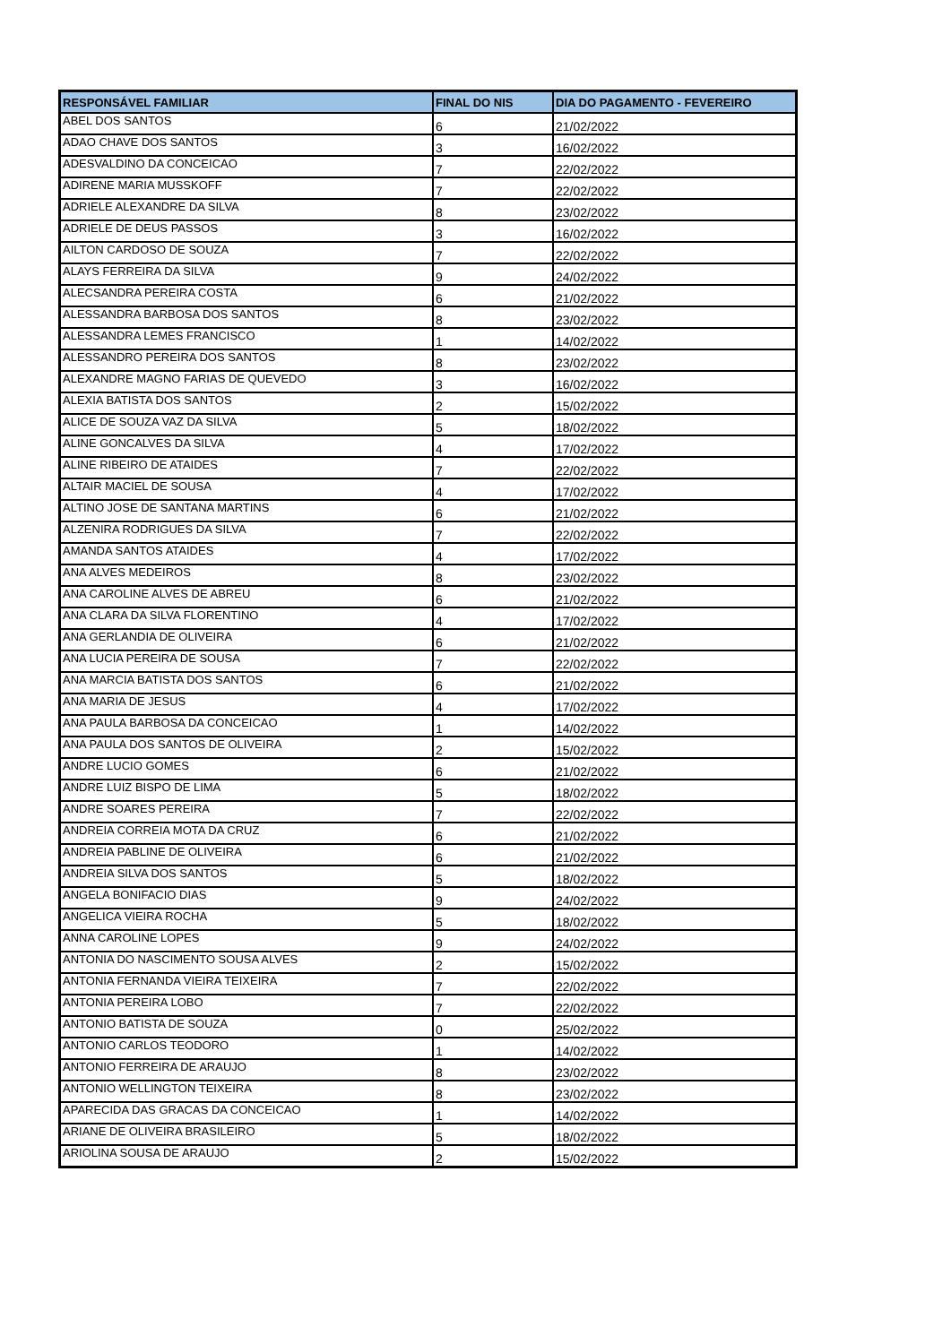| RESPONSÁVEL FAMILIAR | FINAL DO NIS | DIA DO PAGAMENTO - FEVEREIRO |
| --- | --- | --- |
| ABEL DOS SANTOS | 6 | 21/02/2022 |
| ADAO CHAVE DOS SANTOS | 3 | 16/02/2022 |
| ADESVALDINO DA CONCEICAO | 7 | 22/02/2022 |
| ADIRENE MARIA MUSSKOFF | 7 | 22/02/2022 |
| ADRIELE ALEXANDRE DA SILVA | 8 | 23/02/2022 |
| ADRIELE DE DEUS PASSOS | 3 | 16/02/2022 |
| AILTON CARDOSO DE SOUZA | 7 | 22/02/2022 |
| ALAYS FERREIRA DA SILVA | 9 | 24/02/2022 |
| ALECSANDRA PEREIRA COSTA | 6 | 21/02/2022 |
| ALESSANDRA BARBOSA DOS SANTOS | 8 | 23/02/2022 |
| ALESSANDRA LEMES FRANCISCO | 1 | 14/02/2022 |
| ALESSANDRO PEREIRA DOS SANTOS | 8 | 23/02/2022 |
| ALEXANDRE MAGNO FARIAS DE QUEVEDO | 3 | 16/02/2022 |
| ALEXIA BATISTA DOS SANTOS | 2 | 15/02/2022 |
| ALICE DE SOUZA VAZ DA SILVA | 5 | 18/02/2022 |
| ALINE GONCALVES DA SILVA | 4 | 17/02/2022 |
| ALINE RIBEIRO DE ATAIDES | 7 | 22/02/2022 |
| ALTAIR MACIEL DE SOUSA | 4 | 17/02/2022 |
| ALTINO JOSE DE SANTANA MARTINS | 6 | 21/02/2022 |
| ALZENIRA RODRIGUES DA SILVA | 7 | 22/02/2022 |
| AMANDA SANTOS ATAIDES | 4 | 17/02/2022 |
| ANA ALVES MEDEIROS | 8 | 23/02/2022 |
| ANA CAROLINE ALVES DE ABREU | 6 | 21/02/2022 |
| ANA CLARA DA SILVA FLORENTINO | 4 | 17/02/2022 |
| ANA GERLANDIA DE OLIVEIRA | 6 | 21/02/2022 |
| ANA LUCIA PEREIRA DE SOUSA | 7 | 22/02/2022 |
| ANA MARCIA BATISTA DOS SANTOS | 6 | 21/02/2022 |
| ANA MARIA DE JESUS | 4 | 17/02/2022 |
| ANA PAULA BARBOSA DA CONCEICAO | 1 | 14/02/2022 |
| ANA PAULA DOS SANTOS DE OLIVEIRA | 2 | 15/02/2022 |
| ANDRE LUCIO GOMES | 6 | 21/02/2022 |
| ANDRE LUIZ BISPO DE LIMA | 5 | 18/02/2022 |
| ANDRE SOARES PEREIRA | 7 | 22/02/2022 |
| ANDREIA CORREIA MOTA DA CRUZ | 6 | 21/02/2022 |
| ANDREIA PABLINE DE OLIVEIRA | 6 | 21/02/2022 |
| ANDREIA SILVA DOS SANTOS | 5 | 18/02/2022 |
| ANGELA BONIFACIO DIAS | 9 | 24/02/2022 |
| ANGELICA VIEIRA ROCHA | 5 | 18/02/2022 |
| ANNA CAROLINE LOPES | 9 | 24/02/2022 |
| ANTONIA DO NASCIMENTO SOUSA ALVES | 2 | 15/02/2022 |
| ANTONIA FERNANDA VIEIRA TEIXEIRA | 7 | 22/02/2022 |
| ANTONIA PEREIRA LOBO | 7 | 22/02/2022 |
| ANTONIO BATISTA DE SOUZA | 0 | 25/02/2022 |
| ANTONIO CARLOS TEODORO | 1 | 14/02/2022 |
| ANTONIO FERREIRA DE ARAUJO | 8 | 23/02/2022 |
| ANTONIO WELLINGTON TEIXEIRA | 8 | 23/02/2022 |
| APARECIDA DAS GRACAS DA CONCEICAO | 1 | 14/02/2022 |
| ARIANE DE OLIVEIRA BRASILEIRO | 5 | 18/02/2022 |
| ARIOLINA SOUSA DE ARAUJO | 2 | 15/02/2022 |